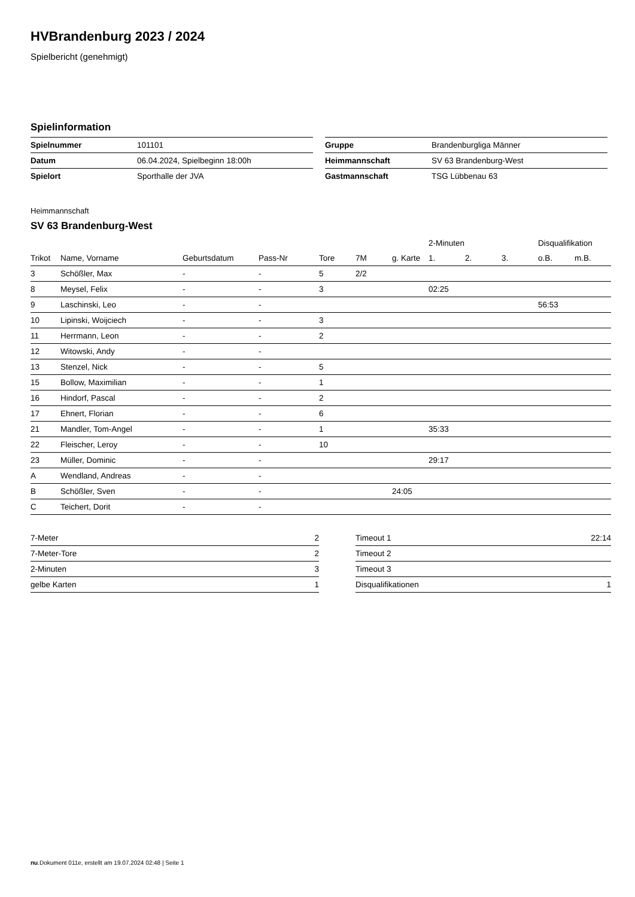HVBrandenburg 2023 / 2024
Spielbericht (genehmigt)
Spielinformation
| Spielnummer | 101101 |
| Datum | 06.04.2024, Spielbeginn 18:00h |
| Spielort | Sporthalle der JVA |
| Gruppe | Brandenburgliga Männer |
| Heimmannschaft | SV 63 Brandenburg-West |
| Gastmannschaft | TSG Lübbenau 63 |
Heimmannschaft
SV 63 Brandenburg-West
| | | | | | | | 2-Minuten | | | Disqualifikation | |
| --- | --- | --- | --- | --- | --- | --- | --- | --- | --- | --- | --- |
| Trikot | Name, Vorname | Geburtsdatum | Pass-Nr | Tore | 7M | g. Karte | 1. | 2. | 3. | o.B. | m.B. |
| 3 | Schößler, Max | - | - | 5 | 2/2 | | | | | | |
| 8 | Meysel, Felix | - | - | 3 | | | 02:25 | | | | |
| 9 | Laschinski, Leo | - | - | | | | | | | 56:53 | |
| 10 | Lipinski, Woijciech | - | - | 3 | | | | | | | |
| 11 | Herrmann, Leon | - | - | 2 | | | | | | | |
| 12 | Witowski, Andy | - | - | | | | | | | | |
| 13 | Stenzel, Nick | - | - | 5 | | | | | | | |
| 15 | Bollow, Maximilian | - | - | 1 | | | | | | | |
| 16 | Hindorf, Pascal | - | - | 2 | | | | | | | |
| 17 | Ehnert, Florian | - | - | 6 | | | | | | | |
| 21 | Mandler, Tom-Angel | - | - | 1 | | | 35:33 | | | | |
| 22 | Fleischer, Leroy | - | - | 10 | | | | | | | |
| 23 | Müller, Dominic | - | - | | | | 29:17 | | | | |
| A | Wendland, Andreas | - | - | | | | | | | | |
| B | Schößler, Sven | - | - | | | 24:05 | | | | | |
| C | Teichert, Dorit | - | - | | | | | | | | |
| 7-Meter | 2 |
| 7-Meter-Tore | 2 |
| 2-Minuten | 3 |
| gelbe Karten | 1 |
| Timeout 1 | 22:14 |
| Timeout 2 | |
| Timeout 3 | |
| Disqualifikationen | 1 |
nu.Dokument 011e, erstellt am 19.07.2024 02:48 | Seite 1